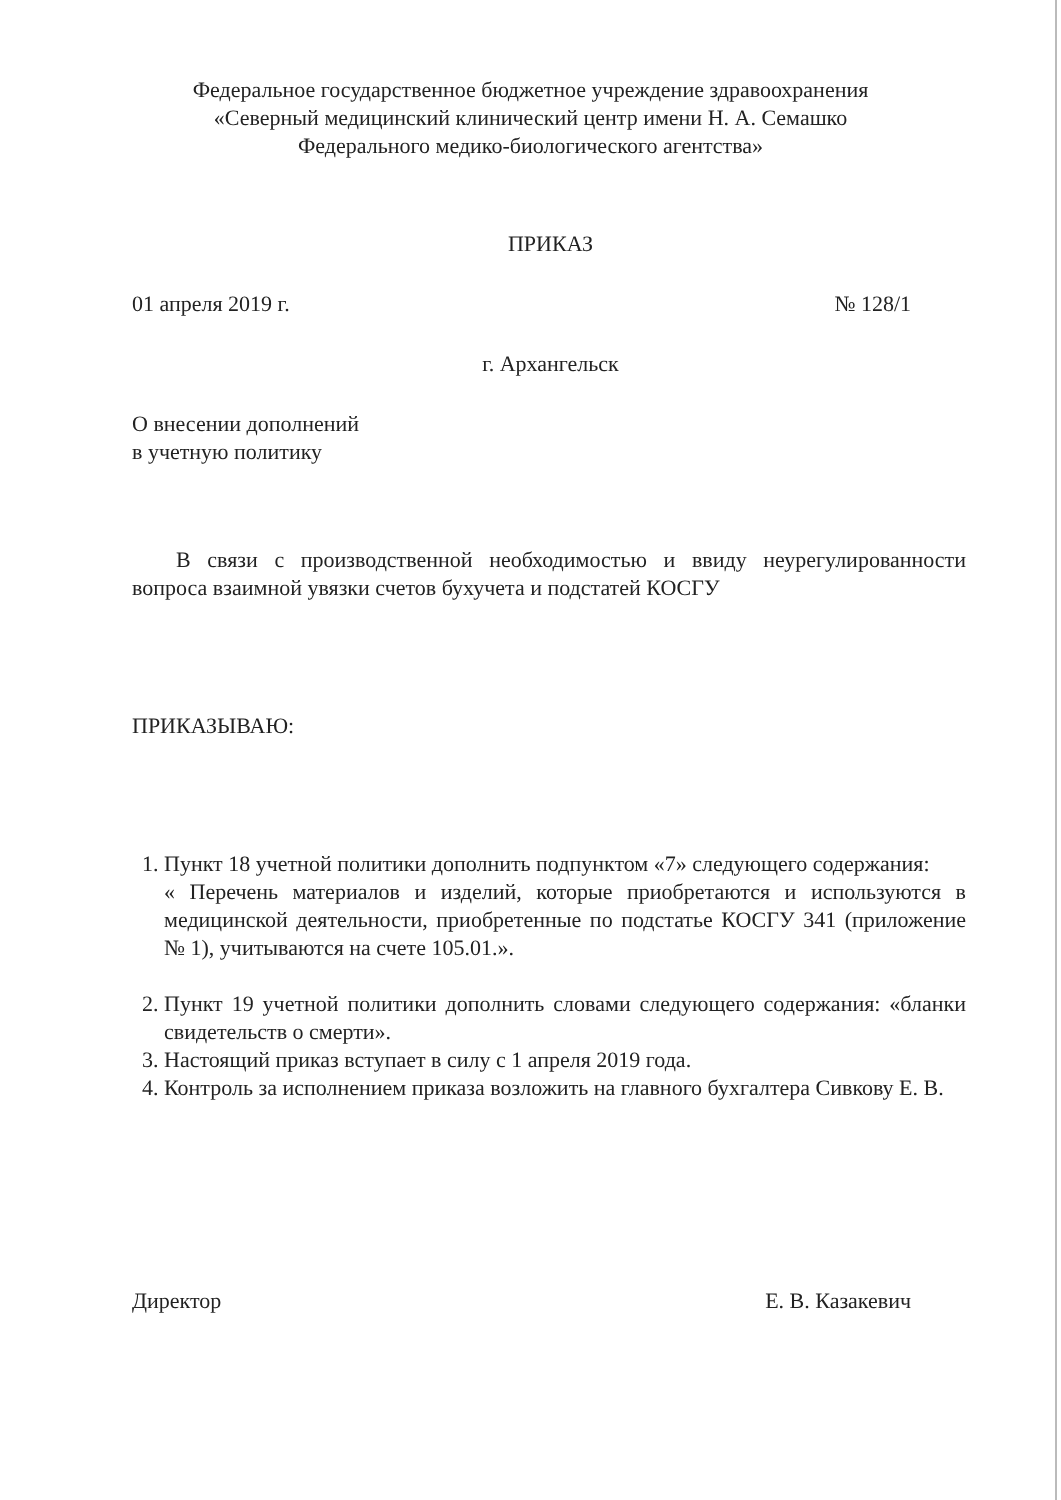Федеральное государственное бюджетное учреждение здравоохранения
«Северный медицинский клинический центр имени Н. А. Семашко
Федерального медико-биологического агентства»
ПРИКАЗ
01 апреля 2019 г. № 128/1
г. Архангельск
О внесении дополнений
в учетную политику
В связи с производственной необходимостью и ввиду неурегулированности вопроса взаимной увязки счетов бухучета и подстатей КОСГУ
ПРИКАЗЫВАЮ:
1. Пункт 18 учетной политики дополнить подпунктом «7» следующего содержания:
« Перечень материалов и изделий, которые приобретаются и используются в медицинской деятельности, приобретенные по подстатье КОСГУ 341 (приложение № 1), учитываются на счете 105.01.».
2. Пункт 19 учетной политики дополнить словами следующего содержания: «бланки свидетельств о смерти».
3. Настоящий приказ вступает в силу с 1 апреля 2019 года.
4. Контроль за исполнением приказа возложить на главного бухгалтера Сивкову Е. В.
Директор Е. В. Казакевич